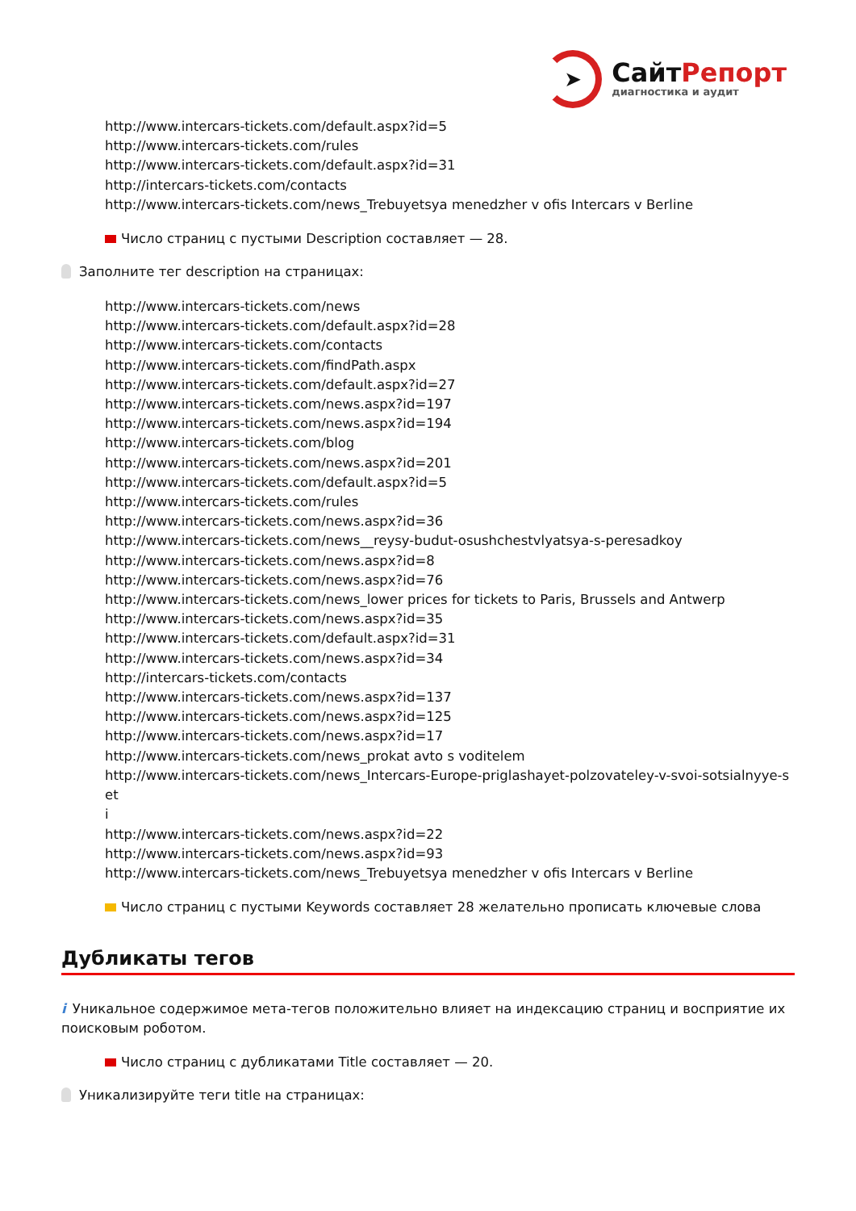➤
СайтРепорт
диагностика и аудит
http://www.intercars-tickets.com/default.aspx?id=5
http://www.intercars-tickets.com/rules
http://www.intercars-tickets.com/default.aspx?id=31
http://intercars-tickets.com/contacts
http://www.intercars-tickets.com/news_Trebuyetsya menedzher v ofis Intercars v Berline
Число страниц с пустыми Description составляет — 28.
Заполните тег description на страницах:
http://www.intercars-tickets.com/news
http://www.intercars-tickets.com/default.aspx?id=28
http://www.intercars-tickets.com/contacts
http://www.intercars-tickets.com/findPath.aspx
http://www.intercars-tickets.com/default.aspx?id=27
http://www.intercars-tickets.com/news.aspx?id=197
http://www.intercars-tickets.com/news.aspx?id=194
http://www.intercars-tickets.com/blog
http://www.intercars-tickets.com/news.aspx?id=201
http://www.intercars-tickets.com/default.aspx?id=5
http://www.intercars-tickets.com/rules
http://www.intercars-tickets.com/news.aspx?id=36
http://www.intercars-tickets.com/news__reysy-budut-osushchestvlyatsya-s-peresadkoy
http://www.intercars-tickets.com/news.aspx?id=8
http://www.intercars-tickets.com/news.aspx?id=76
http://www.intercars-tickets.com/news_lower prices for tickets to Paris, Brussels and Antwerp
http://www.intercars-tickets.com/news.aspx?id=35
http://www.intercars-tickets.com/default.aspx?id=31
http://www.intercars-tickets.com/news.aspx?id=34
http://intercars-tickets.com/contacts
http://www.intercars-tickets.com/news.aspx?id=137
http://www.intercars-tickets.com/news.aspx?id=125
http://www.intercars-tickets.com/news.aspx?id=17
http://www.intercars-tickets.com/news_prokat avto s voditelem
http://www.intercars-tickets.com/news_Intercars-Europe-priglashayet-polzovateley-v-svoi-sotsialnyye-set
i
http://www.intercars-tickets.com/news.aspx?id=22
http://www.intercars-tickets.com/news.aspx?id=93
http://www.intercars-tickets.com/news_Trebuyetsya menedzher v ofis Intercars v Berline
Число страниц с пустыми Keywords составляет 28 желательно прописать ключевые слова
Дубликаты тегов
i Уникальное содержимое мета-тегов положительно влияет на индексацию страниц и восприятие их поисковым роботом.
Число страниц с дубликатами Title составляет — 20.
Уникализируйте теги title на страницах: